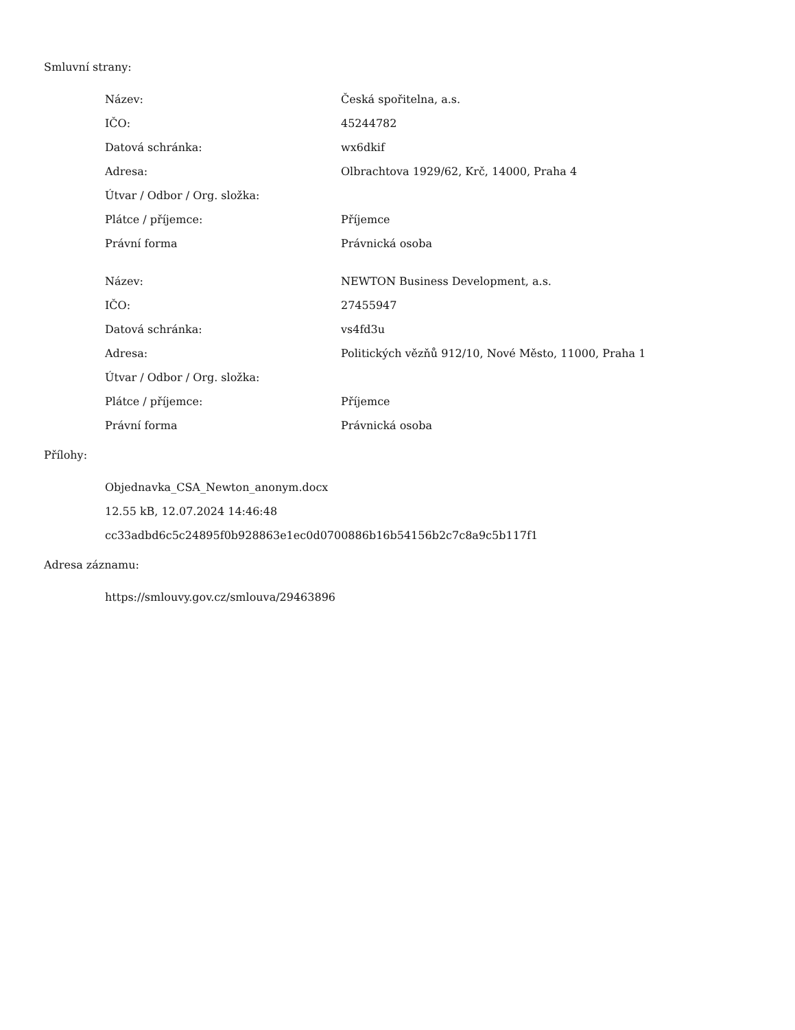Smluvní strany:
| Název: | Česká spořitelna, a.s. |
| IČO: | 45244782 |
| Datová schránka: | wx6dkif |
| Adresa: | Olbrachtova 1929/62, Krč, 14000, Praha 4 |
| Útvar / Odbor / Org. složka: | |
| Plátce / příjemce: | Příjemce |
| Právní forma | Právnická osoba |
| Název: | NEWTON Business Development, a.s. |
| IČO: | 27455947 |
| Datová schránka: | vs4fd3u |
| Adresa: | Politických vězňů 912/10, Nové Město, 11000, Praha 1 |
| Útvar / Odbor / Org. složka: | |
| Plátce / příjemce: | Příjemce |
| Právní forma | Právnická osoba |
Přílohy:
Objednavka_CSA_Newton_anonym.docx
12.55 kB, 12.07.2024 14:46:48
cc33adbd6c5c24895f0b928863e1ec0d0700886b16b54156b2c7c8a9c5b117f1
Adresa záznamu:
https://smlouvy.gov.cz/smlouva/29463896